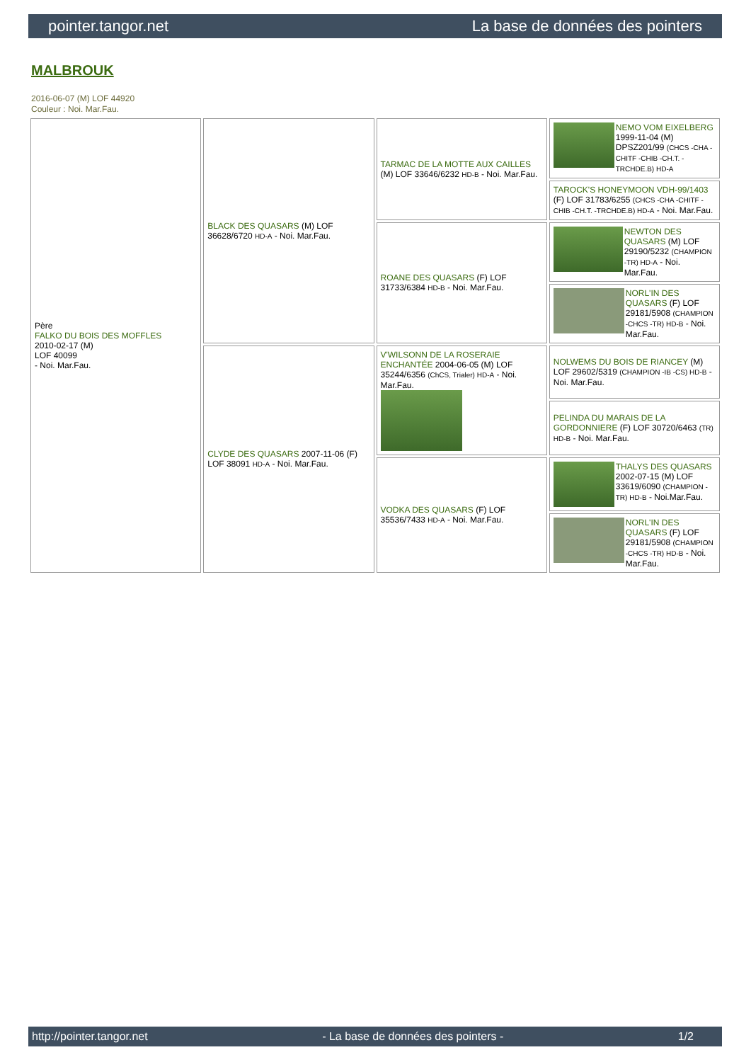pointer.tangor.net La base de données des pointers
MALBROUK
2016-06-07 (M) LOF 44920
Couleur : Noi. Mar.Fau.
| Père FALKO DU BOIS DES MOFFLES 2010-02-17 (M) LOF 40099 - Noi. Mar.Fau. | BLACK DES QUASARS (M) LOF 36628/6720 HD-A - Noi. Mar.Fau. | TARMAC DE LA MOTTE AUX CAILLES (M) LOF 33646/6232 HD-B - Noi. Mar.Fau. | NEMO VOM EIXELBERG 1999-11-04 (M) DPSZ201/99 (CHCS -CHA -CHITF -CHIB -CH.T. -TRCHDE.B) HD-A |
| | | | TAROCK'S HONEYMOON VDH-99/1403 (F) LOF 31783/6255 (CHCS -CHA -CHITF -CHIB -CH.T. -TRCHDE.B) HD-A - Noi. Mar.Fau. |
| | | ROANE DES QUASARS (F) LOF 31733/6384 HD-B - Noi. Mar.Fau. | NEWTON DES QUASARS (M) LOF 29190/5232 (CHAMPION -TR) HD-A - Noi. Mar.Fau. |
| | | | NORL'IN DES QUASARS (F) LOF 29181/5908 (CHAMPION -CHCS -TR) HD-B - Noi. Mar.Fau. |
| | CLYDE DES QUASARS 2007-11-06 (F) LOF 38091 HD-A - Noi. Mar.Fau. | V'WILSONN DE LA ROSERAIE ENCHANTÉE 2004-06-05 (M) LOF 35244/6356 (ChCS, Trialer) HD-A - Noi. Mar.Fau. | NOLWEMS DU BOIS DE RIANCEY (M) LOF 29602/5319 (CHAMPION -IB -CS) HD-B - Noi. Mar.Fau. |
| | | | PELINDA DU MARAIS DE LA GORDONNIERE (F) LOF 30720/6463 (TR) HD-B - Noi. Mar.Fau. |
| | | VODKA DES QUASARS (F) LOF 35536/7433 HD-A - Noi. Mar.Fau. | THALYS DES QUASARS 2002-07-15 (M) LOF 33619/6090 (CHAMPION -TR) HD-B - Noi.Mar.Fau. |
| | | | NORL'IN DES QUASARS (F) LOF 29181/5908 (CHAMPION -CHCS -TR) HD-B - Noi. Mar.Fau. |
http://pointer.tangor.net - La base de données des pointers - 1/2